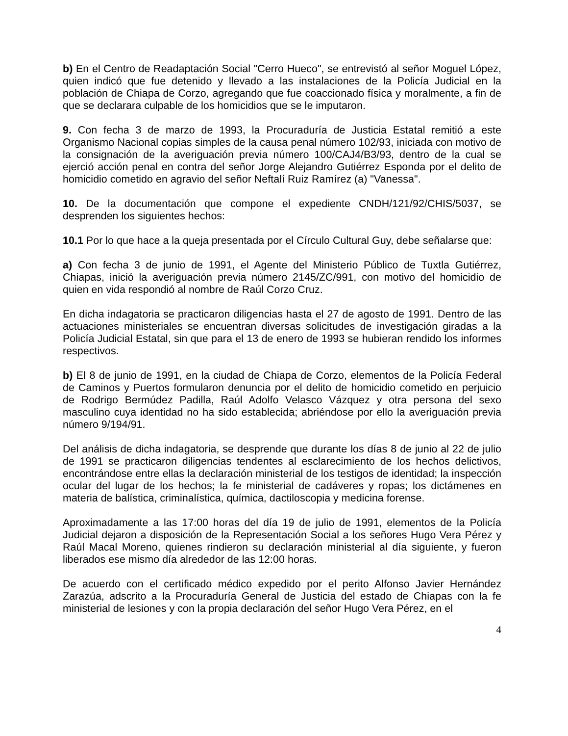b) En el Centro de Readaptación Social "Cerro Hueco", se entrevistó al señor Moguel López, quien indicó que fue detenido y llevado a las instalaciones de la Policía Judicial en la población de Chiapa de Corzo, agregando que fue coaccionado física y moralmente, a fin de que se declarara culpable de los homicidios que se le imputaron.
9. Con fecha 3 de marzo de 1993, la Procuraduría de Justicia Estatal remitió a este Organismo Nacional copias simples de la causa penal número 102/93, iniciada con motivo de la consignación de la averiguación previa número 100/CAJ4/B3/93, dentro de la cual se ejerció acción penal en contra del señor Jorge Alejandro Gutiérrez Esponda por el delito de homicidio cometido en agravio del señor Neftalí Ruiz Ramírez (a) "Vanessa".
10. De la documentación que compone el expediente CNDH/121/92/CHIS/5037, se desprenden los siguientes hechos:
10.1 Por lo que hace a la queja presentada por el Círculo Cultural Guy, debe señalarse que:
a) Con fecha 3 de junio de 1991, el Agente del Ministerio Público de Tuxtla Gutiérrez, Chiapas, inició la averiguación previa número 2145/ZC/991, con motivo del homicidio de quien en vida respondió al nombre de Raúl Corzo Cruz.
En dicha indagatoria se practicaron diligencias hasta el 27 de agosto de 1991. Dentro de las actuaciones ministeriales se encuentran diversas solicitudes de investigación giradas a la Policía Judicial Estatal, sin que para el 13 de enero de 1993 se hubieran rendido los informes respectivos.
b) El 8 de junio de 1991, en la ciudad de Chiapa de Corzo, elementos de la Policía Federal de Caminos y Puertos formularon denuncia por el delito de homicidio cometido en perjuicio de Rodrigo Bermúdez Padilla, Raúl Adolfo Velasco Vázquez y otra persona del sexo masculino cuya identidad no ha sido establecida; abriéndose por ello la averiguación previa número 9/194/91.
Del análisis de dicha indagatoria, se desprende que durante los días 8 de junio al 22 de julio de 1991 se practicaron diligencias tendentes al esclarecimiento de los hechos delictivos, encontrándose entre ellas la declaración ministerial de los testigos de identidad; la inspección ocular del lugar de los hechos; la fe ministerial de cadáveres y ropas; los dictámenes en materia de balística, criminalística, química, dactiloscopia y medicina forense.
Aproximadamente a las 17:00 horas del día 19 de julio de 1991, elementos de la Policía Judicial dejaron a disposición de la Representación Social a los señores Hugo Vera Pérez y Raúl Macal Moreno, quienes rindieron su declaración ministerial al día siguiente, y fueron liberados ese mismo día alrededor de las 12:00 horas.
De acuerdo con el certificado médico expedido por el perito Alfonso Javier Hernández Zarazúa, adscrito a la Procuraduría General de Justicia del estado de Chiapas con la fe ministerial de lesiones y con la propia declaración del señor Hugo Vera Pérez, en el
4